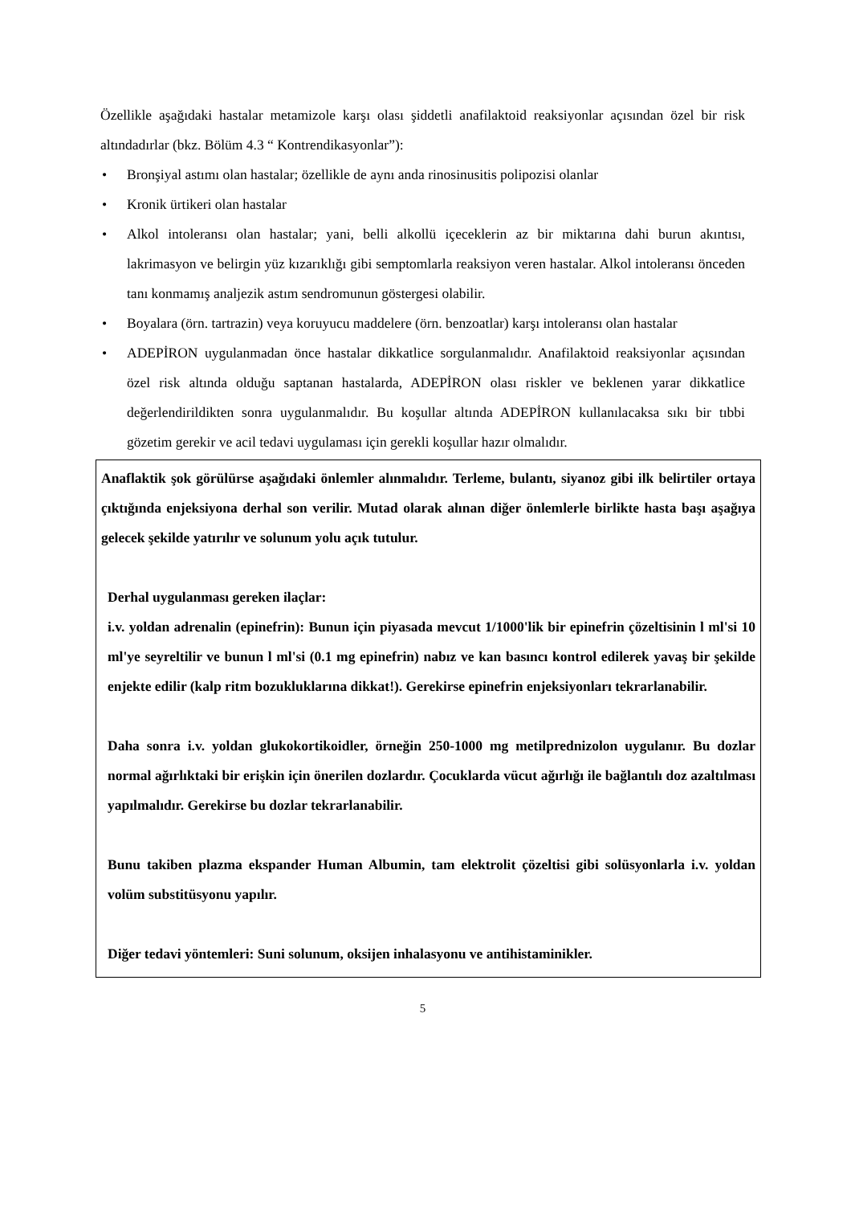Özellikle aşağıdaki hastalar metamizole karşı olası şiddetli anafilaktoid reaksiyonlar açısından özel bir risk altındadırlar (bkz. Bölüm 4.3 “ Kontrendikasyonlar”):
• Bronşiyal astımı olan hastalar; özellikle de aynı anda rinosinusitis polipozisi olanlar
• Kronik ürtikeri olan hastalar
• Alkol intoleransı olan hastalar; yani, belli alkollü içeceklerin az bir miktarına dahi burun akıntısı, lakrimasyon ve belirgin yüz kızarıklığı gibi semptomlarla reaksiyon veren hastalar. Alkol intoleransı önceden tanı konmamış analjezik astım sendromunun göstergesi olabilir.
• Boyalara (örn. tartrazin) veya koruyucu maddelere (örn. benzoatlar) karşı intoleransı olan hastalar
• ADEPİRON uygulanmadan önce hastalar dikkatlice sorgulanmalıdır. Anafilaktoid reaksiyonlar açısından özel risk altında olduğu saptanan hastalarda, ADEPİRON olası riskler ve beklenen yarar dikkatlice değerlendirildikten sonra uygulanmalıdır. Bu koşullar altında ADEPİRON kullanılacaksa sıkı bir tıbbi gözetim gerekir ve acil tedavi uygulaması için gerekli koşullar hazır olmalıdır.
Anaflaktik şok görülürse aşağıdaki önlemler alınmalıdır. Terleme, bulantı, siyanoz gibi ilk belirtiler ortaya çıktığında enjeksiyona derhal son verilir. Mutad olarak alınan diğer önlemlerle birlikte hasta başı aşağıya gelecek şekilde yatırılır ve solunum yolu açık tutulur.
Derhal uygulanması gereken ilaçlar:
i.v. yoldan adrenalin (epinefrin): Bunun için piyasada mevcut 1/1000'lik bir epinefrin çözeltisinin l ml'si 10 ml'ye seyreltilir ve bunun l ml'si (0.1 mg epinefrin) nabız ve kan basıncı kontrol edilerek yavaş bir şekilde enjekte edilir (kalp ritm bozukluklarına dikkat!). Gerekirse epinefrin enjeksiyonları tekrarlanabilir.
Daha sonra i.v. yoldan glukokortikoidler, örneğin 250-1000 mg metilprednizolon uygulanır. Bu dozlar normal ağırlıktaki bir erişkin için önerilen dozlardır. Çocuklarda vücut ağırlığı ile bağlantılı doz azaltılması yapılmalıdır. Gerekirse bu dozlar tekrarlanabilir.
Bunu takiben plazma ekspander Human Albumin, tam elektrolit çözeltisi gibi solüsyonlarla i.v. yoldan volüm substitüsyonu yapılır.
Diğer tedavi yöntemleri: Suni solunum, oksijen inhalasyonu ve antihistaminikler.
5